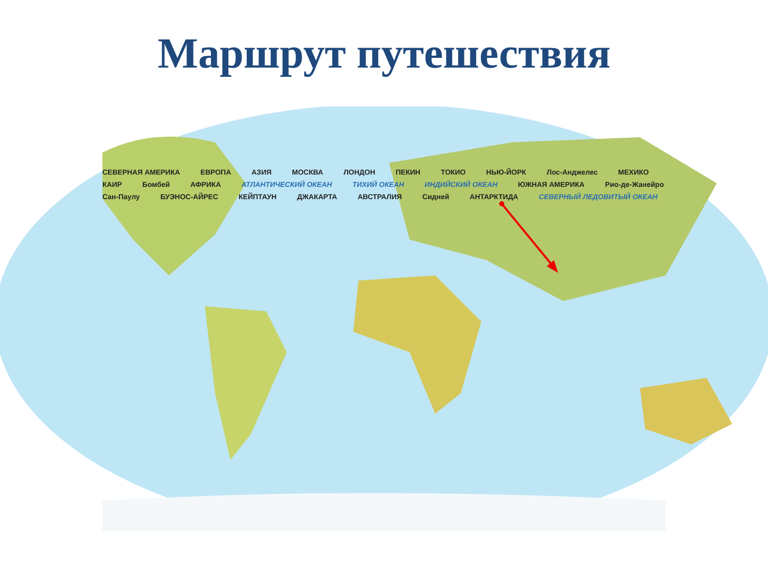Маршрут путешествия
СЕВЕРНАЯ АМЕРИКА ЕВРОПА АЗИЯ МОСКВА ЛОНДОН ПЕКИН ТОКИО НЬЮ-ЙОРК Лос-Анджелес МЕХИКО КАИР Бомбей АФРИКА АТЛАНТИЧЕСКИЙ ОКЕАН ТИХИЙ ОКЕАН ИНДИЙСКИЙ ОКЕАН ЮЖНАЯ АМЕРИКА Рио-де-Жанейро Сан-Паулу БУЭНОС-АЙРЕС КЕЙПТАУН ДЖАКАРТА АВСТРАЛИЯ Сидней АНТАРКТИДА СЕВЕРНЫЙ ЛЕДОВИТЫЙ ОКЕАН